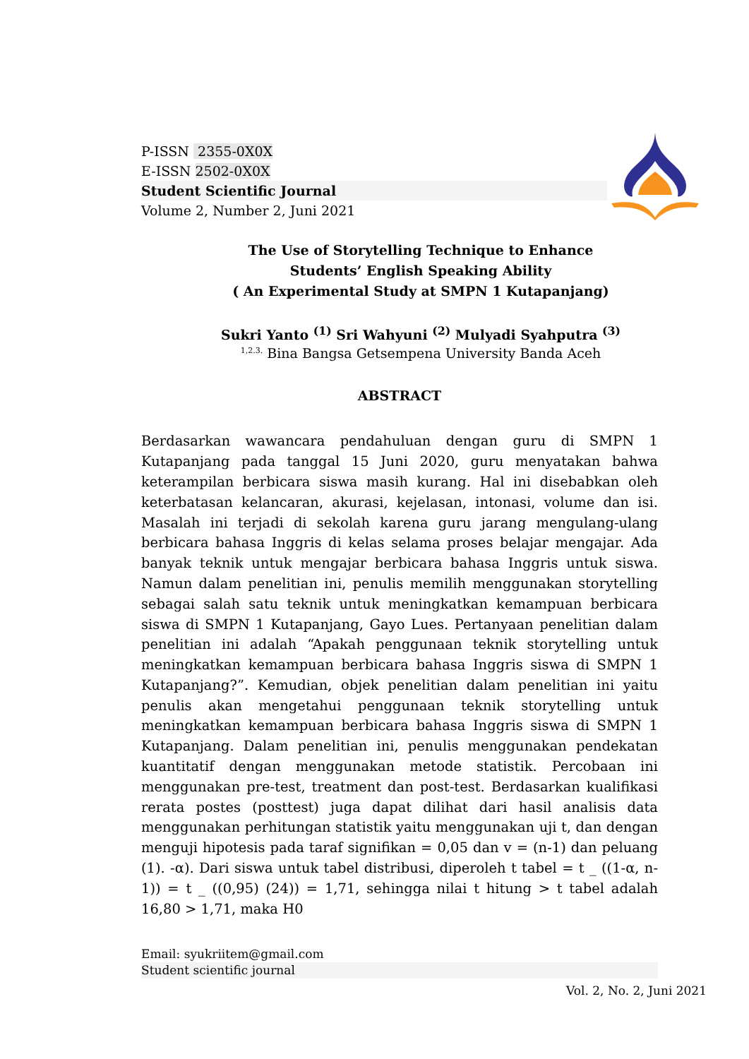P-ISSN 2355-0X0X
E-ISSN 2502-0X0X
Student Scientific Journal
Volume 2, Number 2, Juni 2021
The Use of Storytelling Technique to Enhance
Students’ English Speaking Ability
( An Experimental Study at SMPN 1 Kutapanjang)
Sukri Yanto <sup>(1)</sup> Sri Wahyuni <sup>(2)</sup> Mulyadi Syahputra <sup>(3)</sup>
<sup>1,2.3.</sup> Bina Bangsa Getsempena University Banda Aceh
ABSTRACT
Berdasarkan wawancara pendahuluan dengan guru di SMPN 1 Kutapanjang pada tanggal 15 Juni 2020, guru menyatakan bahwa keterampilan berbicara siswa masih kurang. Hal ini disebabkan oleh keterbatasan kelancaran, akurasi, kejelasan, intonasi, volume dan isi. Masalah ini terjadi di sekolah karena guru jarang mengulang-ulang berbicara bahasa Inggris di kelas selama proses belajar mengajar. Ada banyak teknik untuk mengajar berbicara bahasa Inggris untuk siswa. Namun dalam penelitian ini, penulis memilih menggunakan storytelling sebagai salah satu teknik untuk meningkatkan kemampuan berbicara siswa di SMPN 1 Kutapanjang, Gayo Lues. Pertanyaan penelitian dalam penelitian ini adalah “Apakah penggunaan teknik storytelling untuk meningkatkan kemampuan berbicara bahasa Inggris siswa di SMPN 1 Kutapanjang?”. Kemudian, objek penelitian dalam penelitian ini yaitu penulis akan mengetahui penggunaan teknik storytelling untuk meningkatkan kemampuan berbicara bahasa Inggris siswa di SMPN 1 Kutapanjang. Dalam penelitian ini, penulis menggunakan pendekatan kuantitatif dengan menggunakan metode statistik. Percobaan ini menggunakan pre-test, treatment dan post-test. Berdasarkan kualifikasi rerata postes (posttest) juga dapat dilihat dari hasil analisis data menggunakan perhitungan statistik yaitu menggunakan uji t, dan dengan menguji hipotesis pada taraf signifikan = 0,05 dan v = (n-1) dan peluang (1). -α). Dari siswa untuk tabel distribusi, diperoleh t tabel = t _ ((1-α, n-1)) = t _ ((0,95) (24)) = 1,71, sehingga nilai t hitung > t tabel adalah 16,80 > 1,71, maka H0
Email: syukriitem@gmail.com
Student scientific journal
Vol. 2, No. 2, Juni 2021